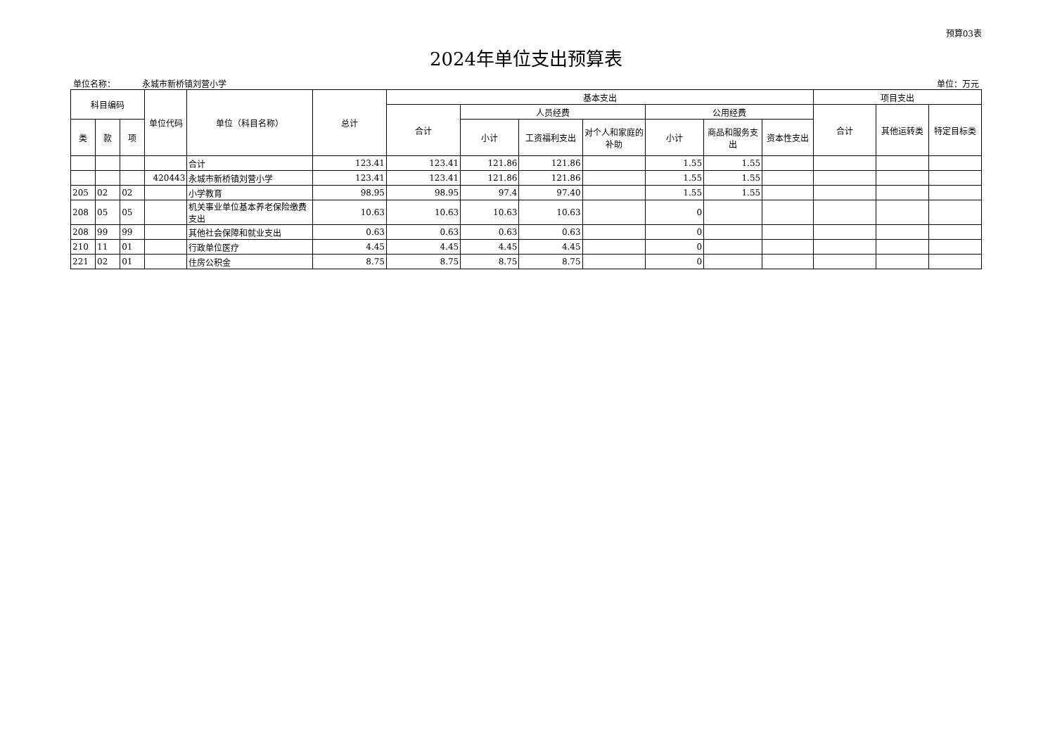预算03表
2024年单位支出预算表
单位名称： 永城市新桥镇刘营小学 单位：万元
| 科目编码 | | | 单位代码 | 单位（科目名称） | 总计 | 基本支出 | | | | | | | 项目支出 | | |
| --- | --- | --- | --- | --- | --- | --- | --- | --- | --- | --- | --- | --- | --- | --- | --- |
| | | | | | | 合计 | 人员经费 | | | 公用经费 | | | 合计 | 其他运转类 | 特定目标类 |
| 类 | 款 | 项 | | | | | 小计 | 工资福利支出 | 对个人和家庭的补助 | 小计 | 商品和服务支出 | 资本性支出 | | | |
| | | | | 合计 | 123.41 | 123.41 | 121.86 | 121.86 | | 1.55 | 1.55 | | | | |
| | | | 420443 | 永城市新桥镇刘营小学 | 123.41 | 123.41 | 121.86 | 121.86 | | 1.55 | 1.55 | | | | |
| 205 | 02 | 02 | | 小学教育 | 98.95 | 98.95 | 97.4 | 97.40 | | 1.55 | 1.55 | | | | |
| 208 | 05 | 05 | | 机关事业单位基本养老保险缴费支出 | 10.63 | 10.63 | 10.63 | 10.63 | | 0 | | | | | |
| 208 | 99 | 99 | | 其他社会保障和就业支出 | 0.63 | 0.63 | 0.63 | 0.63 | | 0 | | | | | |
| 210 | 11 | 01 | | 行政单位医疗 | 4.45 | 4.45 | 4.45 | 4.45 | | 0 | | | | | |
| 221 | 02 | 01 | | 住房公积金 | 8.75 | 8.75 | 8.75 | 8.75 | | 0 | | | | | |